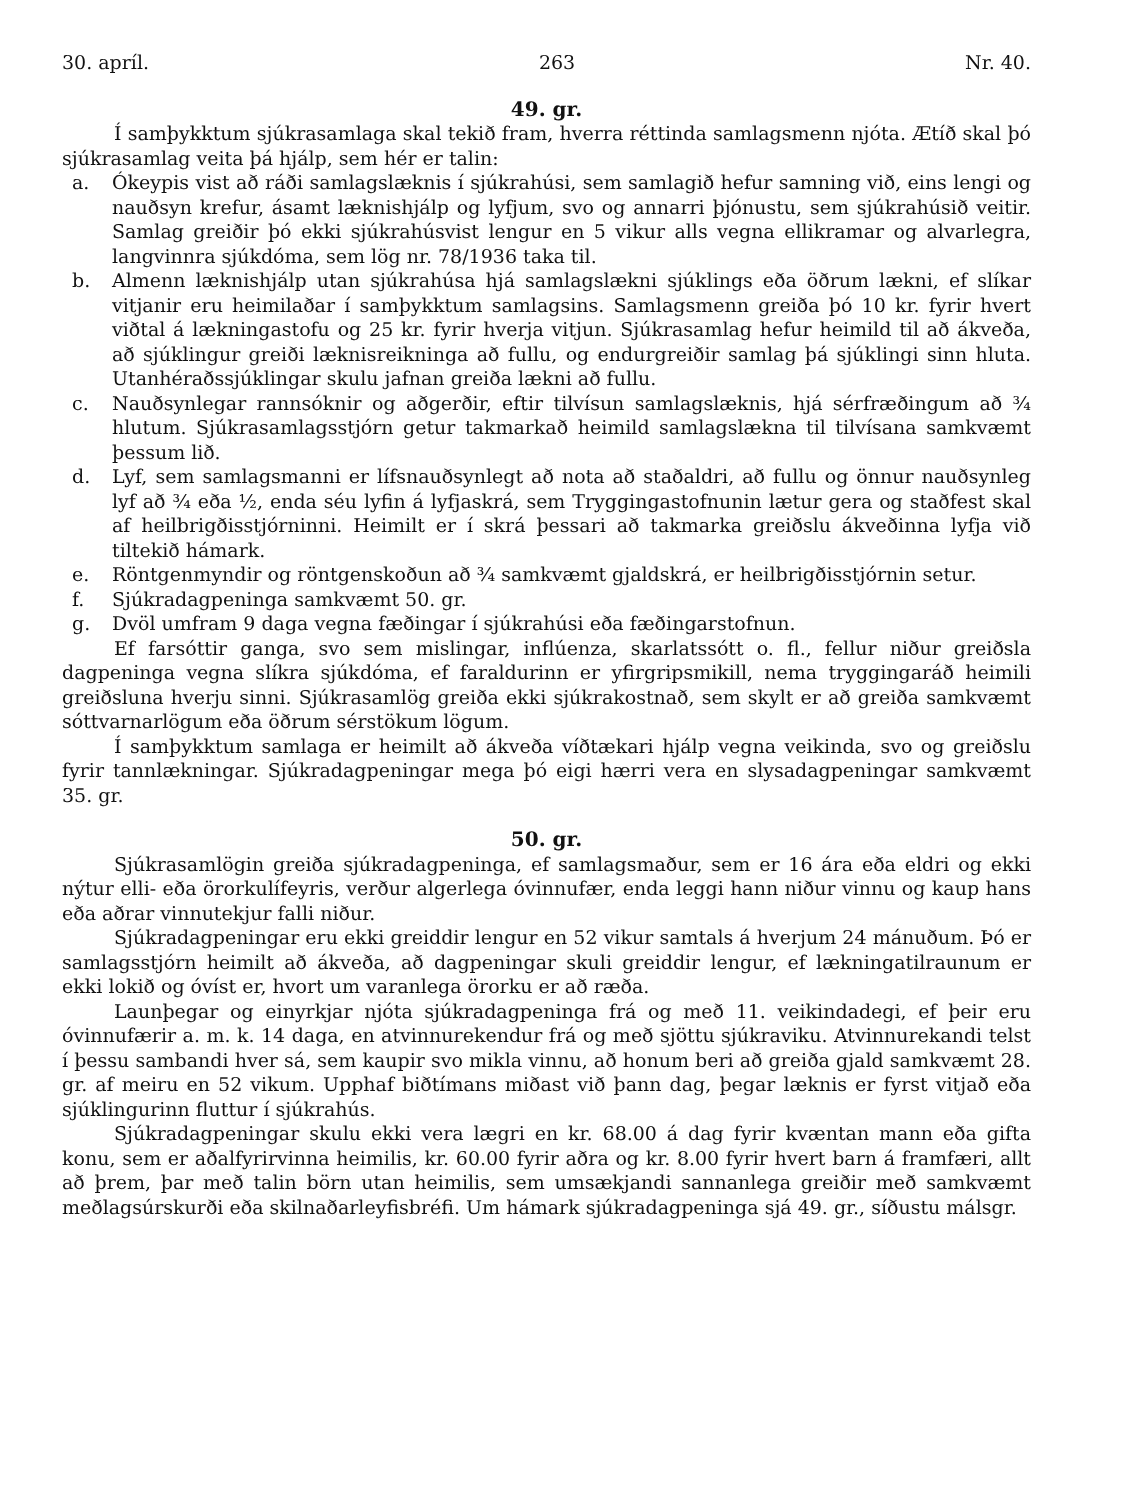30. apríl. 263 Nr. 40.
49. gr.
Í samþykktum sjúkrasamlaga skal tekið fram, hverra réttinda samlagsmenn njóta. Ætíð skal þó sjúkrasamlag veita þá hjálp, sem hér er talin:
a. Ókeypis vist að ráði samlagslæknis í sjúkrahúsi, sem samlagið hefur samning við, eins lengi og nauðsyn krefur, ásamt læknishjálp og lyfjum, svo og annarri þjónustu, sem sjúkrahúsið veitir. Samlag greiðir þó ekki sjúkrahúsvist lengur en 5 vikur alls vegna ellikramar og alvarlegra, langvinnra sjúkdóma, sem lög nr. 78/1936 taka til.
b. Almenn læknishjálp utan sjúkrahúsa hjá samlagslækni sjúklings eða öðrum lækni, ef slíkar vitjanir eru heimilaðar í samþykktum samlagsins. Samlagsmenn greiða þó 10 kr. fyrir hvert viðtal á lækningastofu og 25 kr. fyrir hverja vitjun. Sjúkrasamlag hefur heimild til að ákveða, að sjúklingur greiði læknisreikninga að fullu, og endurgreiðir samlag þá sjúklingi sinn hluta. Utanhéraðssjúklingar skulu jafnan greiða lækni að fullu.
c. Nauðsynlegar rannsóknir og aðgerðir, eftir tilvísun samlagslæknis, hjá sérfræðingum að ¾ hlutum. Sjúkrasamlagsstjórn getur takmarkað heimild samlagslækna til tilvísana samkvæmt þessum lið.
d. Lyf, sem samlagsmanni er lífsnauðsynlegt að nota að staðaldri, að fullu og önnur nauðsynleg lyf að ¾ eða ½, enda séu lyfin á lyfjaskrá, sem Tryggingastofnunin lætur gera og staðfest skal af heilbrigðisstjórninni. Heimilt er í skrá þessari að takmarka greiðslu ákveðinna lyfja við tiltekið hámark.
e. Röntgenmyndir og röntgenskoðun að ¾ samkvæmt gjaldskrá, er heilbrigðisstjórnin setur.
f. Sjúkradagpeninga samkvæmt 50. gr.
g. Dvöl umfram 9 daga vegna fæðingar í sjúkrahúsi eða fæðingarstofnun.
Ef farsóttir ganga, svo sem mislingar, inflúenza, skarlatssótt o. fl., fellur niður greiðsla dagpeninga vegna slíkra sjúkdóma, ef faraldurinn er yfirgripsmikill, nema tryggingaráð heimili greiðsluna hverju sinni. Sjúkrasamlög greiða ekki sjúkrakostnað, sem skylt er að greiða samkvæmt sóttvarnarlögum eða öðrum sérstökum lögum.
Í samþykktum samlaga er heimilt að ákveða víðtækari hjálp vegna veikinda, svo og greiðslu fyrir tannlækningar. Sjúkradagpeningar mega þó eigi hærri vera en slysadagpeningar samkvæmt 35. gr.
50. gr.
Sjúkrasamlögin greiða sjúkradagpeninga, ef samlagsmaður, sem er 16 ára eða eldri og ekki nýtur elli- eða örorkulífeyris, verður algerlega óvinnufær, enda leggi hann niður vinnu og kaup hans eða aðrar vinnutekjur falli niður.
Sjúkradagpeningar eru ekki greiddir lengur en 52 vikur samtals á hverjum 24 mánuðum. Þó er samlagsstjórn heimilt að ákveða, að dagpeningar skuli greiddir lengur, ef lækningatilraunum er ekki lokið og óvíst er, hvort um varanlega örorku er að ræða.
Launþegar og einyrkjar njóta sjúkradagpeninga frá og með 11. veikindadegi, ef þeir eru óvinnufærir a. m. k. 14 daga, en atvinnurekendur frá og með sjöttu sjúkraviku. Atvinnurekandi telst í þessu sambandi hver sá, sem kaupir svo mikla vinnu, að honum beri að greiða gjald samkvæmt 28. gr. af meiru en 52 vikum. Upphaf biðtímans miðast við þann dag, þegar læknis er fyrst vitjað eða sjúklingurinn fluttur í sjúkrahús.
Sjúkradagpeningar skulu ekki vera lægri en kr. 68.00 á dag fyrir kvæntan mann eða gifta konu, sem er aðalfyrirvinna heimilis, kr. 60.00 fyrir aðra og kr. 8.00 fyrir hvert barn á framfæri, allt að þrem, þar með talin börn utan heimilis, sem umsækjandi sannanlega greiðir með samkvæmt meðlagsúrskurði eða skilnaðarleyfisbréfi. Um hámark sjúkradagpeninga sjá 49. gr., síðustu málsgr.